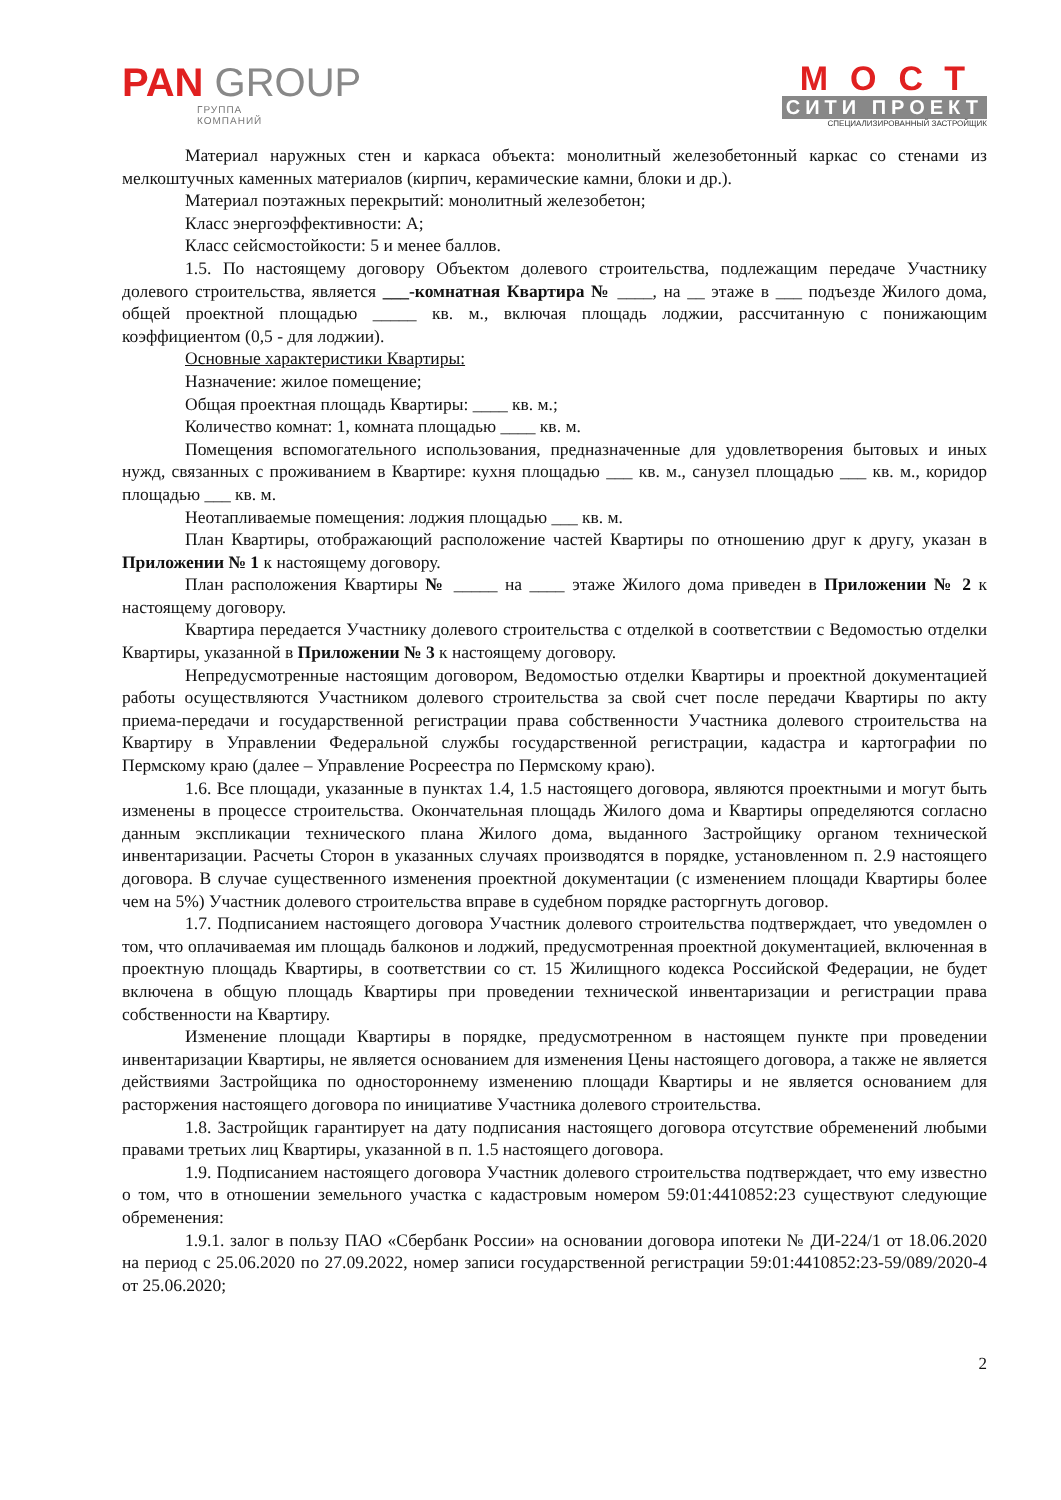PAN GROUP
ГРУППА
КОМПАНИЙ
МОСТ
СИТИ ПРОЕКТ
СПЕЦИАЛИЗИРОВАННЫЙ ЗАСТРОЙЩИК
Материал наружных стен и каркаса объекта: монолитный железобетонный каркас со стенами из мелкоштучных каменных материалов (кирпич, керамические камни, блоки и др.).
Материал поэтажных перекрытий: монолитный железобетон;
Класс энергоэффективности: А;
Класс сейсмостойкости: 5 и менее баллов.
1.5. По настоящему договору Объектом долевого строительства, подлежащим передаче Участнику долевого строительства, является ___-комнатная Квартира № ____, на __ этаже в ___ подъезде Жилого дома, общей проектной площадью _____ кв. м., включая площадь лоджии, рассчитанную с понижающим коэффициентом (0,5 - для лоджии).
Основные характеристики Квартиры:
Назначение: жилое помещение;
Общая проектная площадь Квартиры: ____ кв. м.;
Количество комнат: 1, комната площадью ____ кв. м.
Помещения вспомогательного использования, предназначенные для удовлетворения бытовых и иных нужд, связанных с проживанием в Квартире: кухня площадью ___ кв. м., санузел площадью ___ кв. м., коридор площадью ___ кв. м.
Неотапливаемые помещения: лоджия площадью ___ кв. м.
План Квартиры, отображающий расположение частей Квартиры по отношению друг к другу, указан в Приложении № 1 к настоящему договору.
План расположения Квартиры № _____ на ____ этаже Жилого дома приведен в Приложении № 2 к настоящему договору.
Квартира передается Участнику долевого строительства с отделкой в соответствии с Ведомостью отделки Квартиры, указанной в Приложении № 3 к настоящему договору.
Непредусмотренные настоящим договором, Ведомостью отделки Квартиры и проектной документацией работы осуществляются Участником долевого строительства за свой счет после передачи Квартиры по акту приема-передачи и государственной регистрации права собственности Участника долевого строительства на Квартиру в Управлении Федеральной службы государственной регистрации, кадастра и картографии по Пермскому краю (далее – Управление Росреестра по Пермскому краю).
1.6. Все площади, указанные в пунктах 1.4, 1.5 настоящего договора, являются проектными и могут быть изменены в процессе строительства. Окончательная площадь Жилого дома и Квартиры определяются согласно данным экспликации технического плана Жилого дома, выданного Застройщику органом технической инвентаризации. Расчеты Сторон в указанных случаях производятся в порядке, установленном п. 2.9 настоящего договора. В случае существенного изменения проектной документации (с изменением площади Квартиры более чем на 5%) Участник долевого строительства вправе в судебном порядке расторгнуть договор.
1.7. Подписанием настоящего договора Участник долевого строительства подтверждает, что уведомлен о том, что оплачиваемая им площадь балконов и лоджий, предусмотренная проектной документацией, включенная в проектную площадь Квартиры, в соответствии со ст. 15 Жилищного кодекса Российской Федерации, не будет включена в общую площадь Квартиры при проведении технической инвентаризации и регистрации права собственности на Квартиру.
Изменение площади Квартиры в порядке, предусмотренном в настоящем пункте при проведении инвентаризации Квартиры, не является основанием для изменения Цены настоящего договора, а также не является действиями Застройщика по одностороннему изменению площади Квартиры и не является основанием для расторжения настоящего договора по инициативе Участника долевого строительства.
1.8. Застройщик гарантирует на дату подписания настоящего договора отсутствие обременений любыми правами третьих лиц Квартиры, указанной в п. 1.5 настоящего договора.
1.9. Подписанием настоящего договора Участник долевого строительства подтверждает, что ему известно о том, что в отношении земельного участка с кадастровым номером 59:01:4410852:23 существуют следующие обременения:
1.9.1. залог в пользу ПАО «Сбербанк России» на основании договора ипотеки № ДИ-224/1 от 18.06.2020 на период с 25.06.2020 по 27.09.2022, номер записи государственной регистрации 59:01:4410852:23-59/089/2020-4 от 25.06.2020;
2